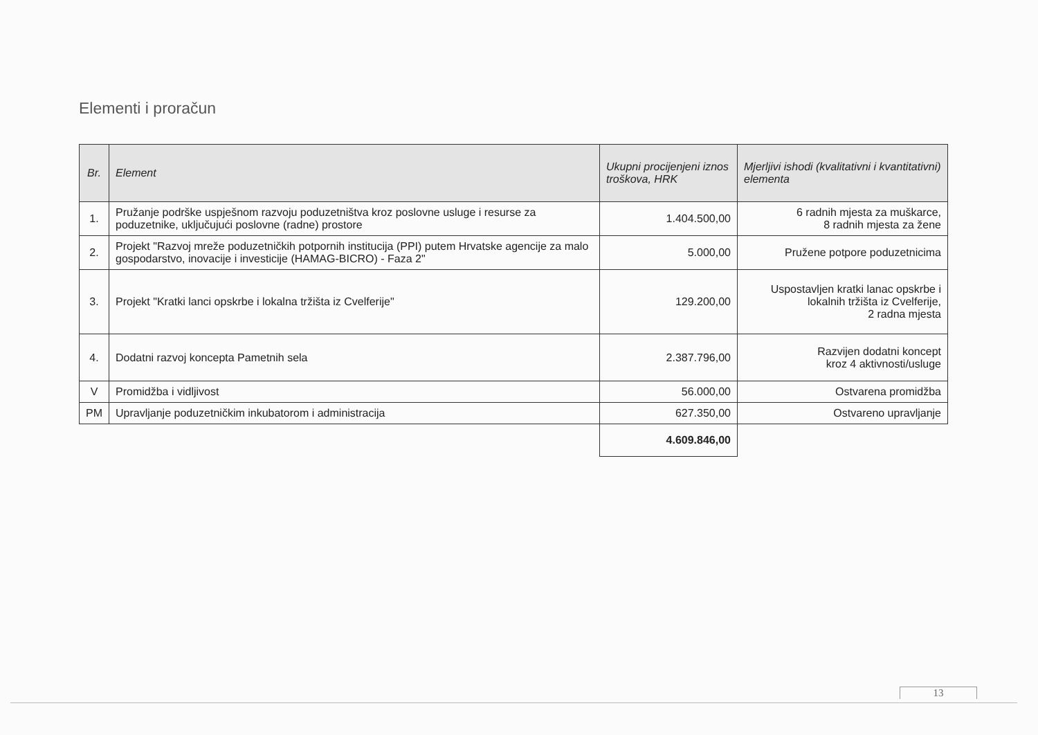Elementi i proračun
| Br. | Element | Ukupni procijenjeni iznos troškova, HRK | Mjerljivi ishodi (kvalitativni i kvantitativni) elementa |
| --- | --- | --- | --- |
| 1. | Pružanje podrške uspješnom razvoju poduzetništva kroz poslovne usluge i resurse za poduzetnike, uključujući poslovne (radne) prostore | 1.404.500,00 | 6 radnih mjesta za muškarce, 8 radnih mjesta za žene |
| 2. | Projekt "Razvoj mreže poduzetničkih potpornih institucija (PPI) putem Hrvatske agencije za malo gospodarstvo, inovacije i investicije (HAMAG-BICRO) - Faza 2" | 5.000,00 | Pružene potpore poduzetnicima |
| 3. | Projekt "Kratki lanci opskrbe i lokalna tržišta iz Cvelferije" | 129.200,00 | Uspostavljen kratki lanac opskrbe i lokalnih tržišta iz Cvelferije, 2 radna mjesta |
| 4. | Dodatni razvoj koncepta Pametnih sela | 2.387.796,00 | Razvijen dodatni koncept kroz 4 aktivnosti/usluge |
| V | Promidžba i vidljivost | 56.000,00 | Ostvarena promidžba |
| PM | Upravljanje poduzetničkim inkubatorom i administracija | 627.350,00 | Ostvareno upravljanje |
| | | 4.609.846,00 | |
13